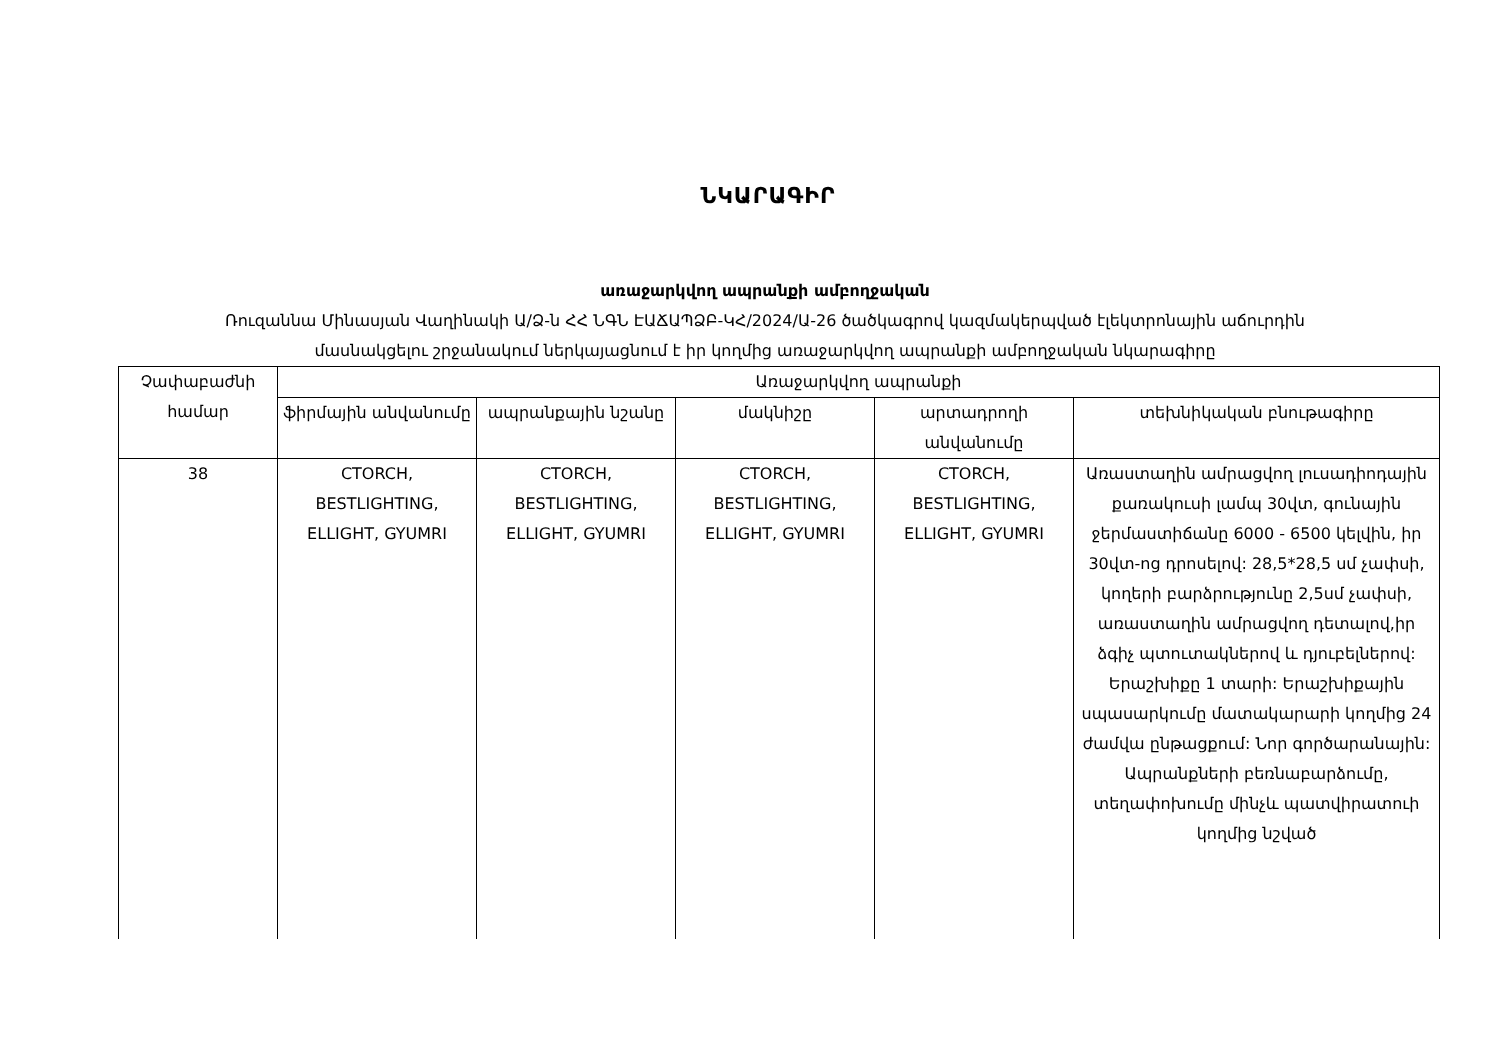ՆԿԱՐԱԳԻՐ
առաջարկվող ապրանքի ամբողջական
Ռուզաննա Մինասյան Վաղինակի Ա/Ձ-ն ՀՀ ՆԳՆ ԷԱՃԱՊՁԲ-ԿՀ/2024/Ա-26 ծածկագրով կազմակերպված էլեկտրոնային աճուրդին
մասնակցելու շրջանակում ներկայացնում է իր կողմից առաջարկվող ապրանքի ամբողջական նկարագիրը
| Չափաբաժնի համար | Առաջարկվող ապրանքի | | | | |
| --- | --- | --- | --- | --- | --- |
| | ֆիրմային անվանումը | ապրանքային նշանը | մակնիշը | արտադրողի անվանումը | տեխնիկական բնութագիրը |
| 38 | CTORCH, BESTLIGHTING, ELLIGHT, GYUMRI | CTORCH, BESTLIGHTING, ELLIGHT, GYUMRI | CTORCH, BESTLIGHTING, ELLIGHT, GYUMRI | CTORCH, BESTLIGHTING, ELLIGHT, GYUMRI | Առաստաղին ամրացվող լուսադիոդային քառակուսի լամպ 30վտ, գունային ջերմաստիճանը 6000 - 6500 կելվին, իր 30վտ-ոց դրոսելով: 28,5*28,5 սմ չափսի, կողերի բարձրությունը 2,5սմ չափսի, առաստաղին ամրացվող դետալով,իր ձգիչ պտուտակներով և դյուբելներով: Երաշխիքը 1 տարի: Երաշխիքային սպասարկումը մատակարարի կողմից 24 ժամվա ընթացքում: Նոր գործարանային: Ապրանքների բեռնաբարձումը, տեղափոխումը մինչև պատվիրատուի կողմից նշված |